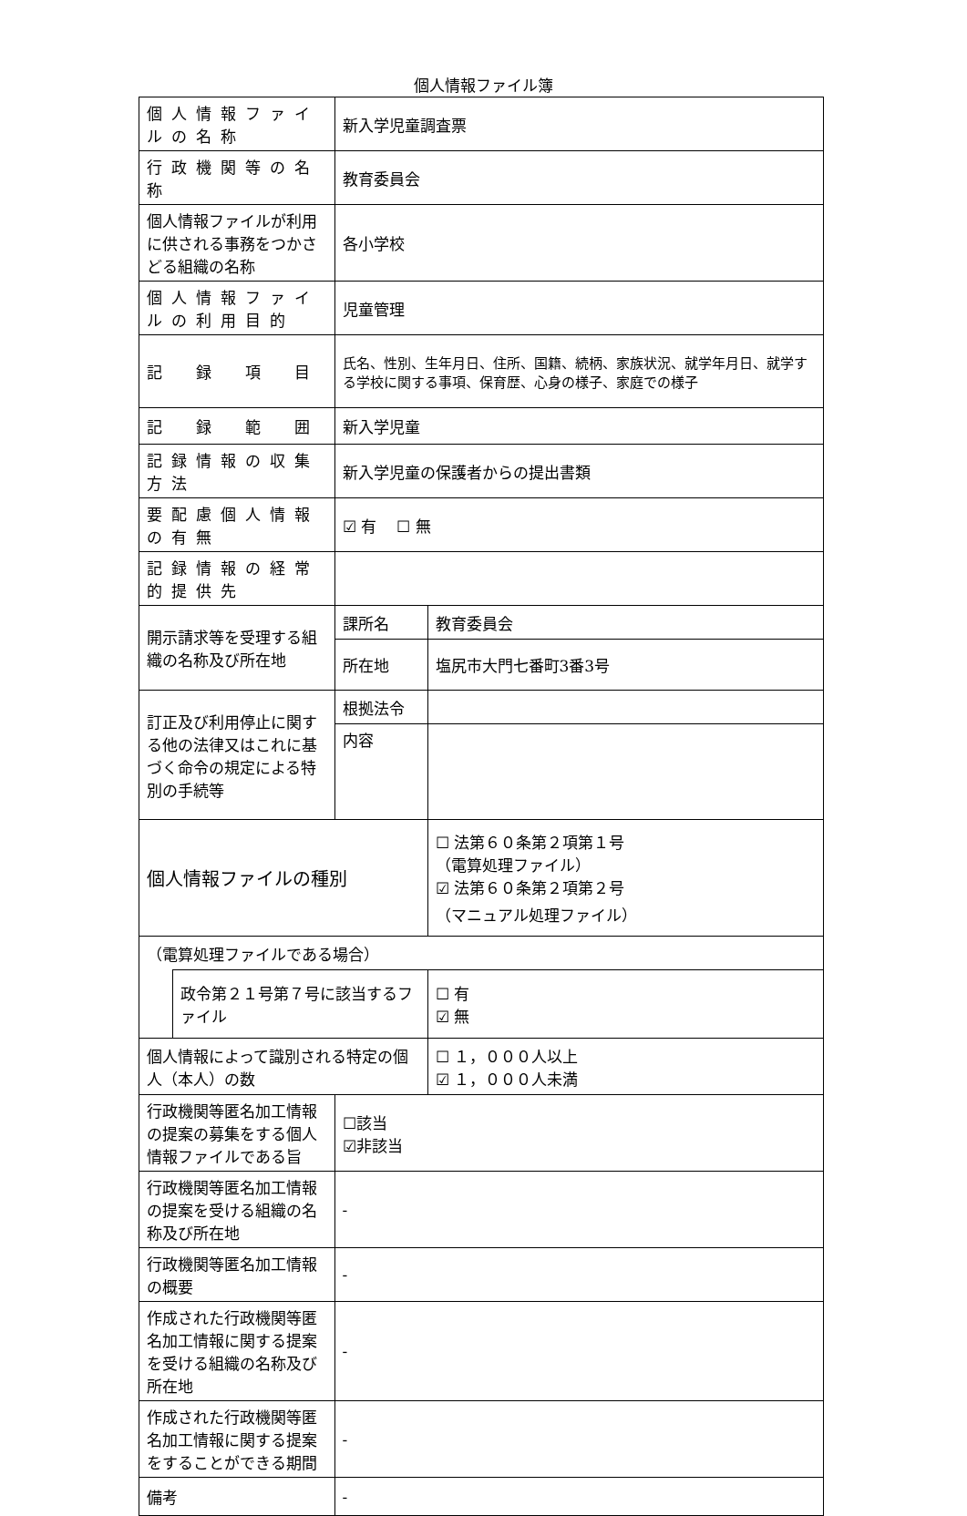個人情報ファイル簿
| 個人情報ファイルの名称 | | 新入学児童調査票 | |
| 行政機関等の名称 | | 教育委員会 | |
| 個人情報ファイルが利用に供される事務をつかさどる組織の名称 | | 各小学校 | |
| 個人情報ファイルの利用目的 | | 児童管理 | |
| 記 録 項 目 | | 氏名、性別、生年月日、住所、国籍、続柄、家族状況、就学年月日、就学する学校に関する事項、保育歴、心身の様子、家庭での様子 | |
| 記 録 範 囲 | | 新入学児童 | |
| 記録情報の収集方法 | | 新入学児童の保護者からの提出書類 | |
| 要配慮個人情報の有無 | | ☑ 有 ☐ 無 | |
| 記録情報の経常的提供先 | | | |
| 開示請求等を受理する組織の名称及び所在地 | | 課所名 | 教育委員会 |
| | | 所在地 | 塩尻市大門七番町3番3号 |
| 訂正及び利用停止に関する他の法律又はこれに基づく命令の規定による特別の手続等 | | 根拠法令 | |
| | | 内容 | |
| 個人情報ファイルの種別 | | | ☐ 法第６０条第２項第１号 （電算処理ファイル） ☑ 法第６０条第２項第２号 （マニュアル処理ファイル） |
| （電算処理ファイルである場合） | | | |
| | 政令第２１号第７号に該当するファイル | | ☐ 有 ☑ 無 |
| 個人情報によって識別される特定の個人（本人）の数 | | | ☐ １，０００人以上 ☑ １，０００人未満 |
| 行政機関等匿名加工情報の提案の募集をする個人情報ファイルである旨 | | ☐該当 ☑非該当 | |
| 行政機関等匿名加工情報の提案を受ける組織の名称及び所在地 | | - | |
| 行政機関等匿名加工情報の概要 | | - | |
| 作成された行政機関等匿名加工情報に関する提案を受ける組織の名称及び所在地 | | - | |
| 作成された行政機関等匿名加工情報に関する提案をすることができる期間 | | - | |
| 備考 | | - | |